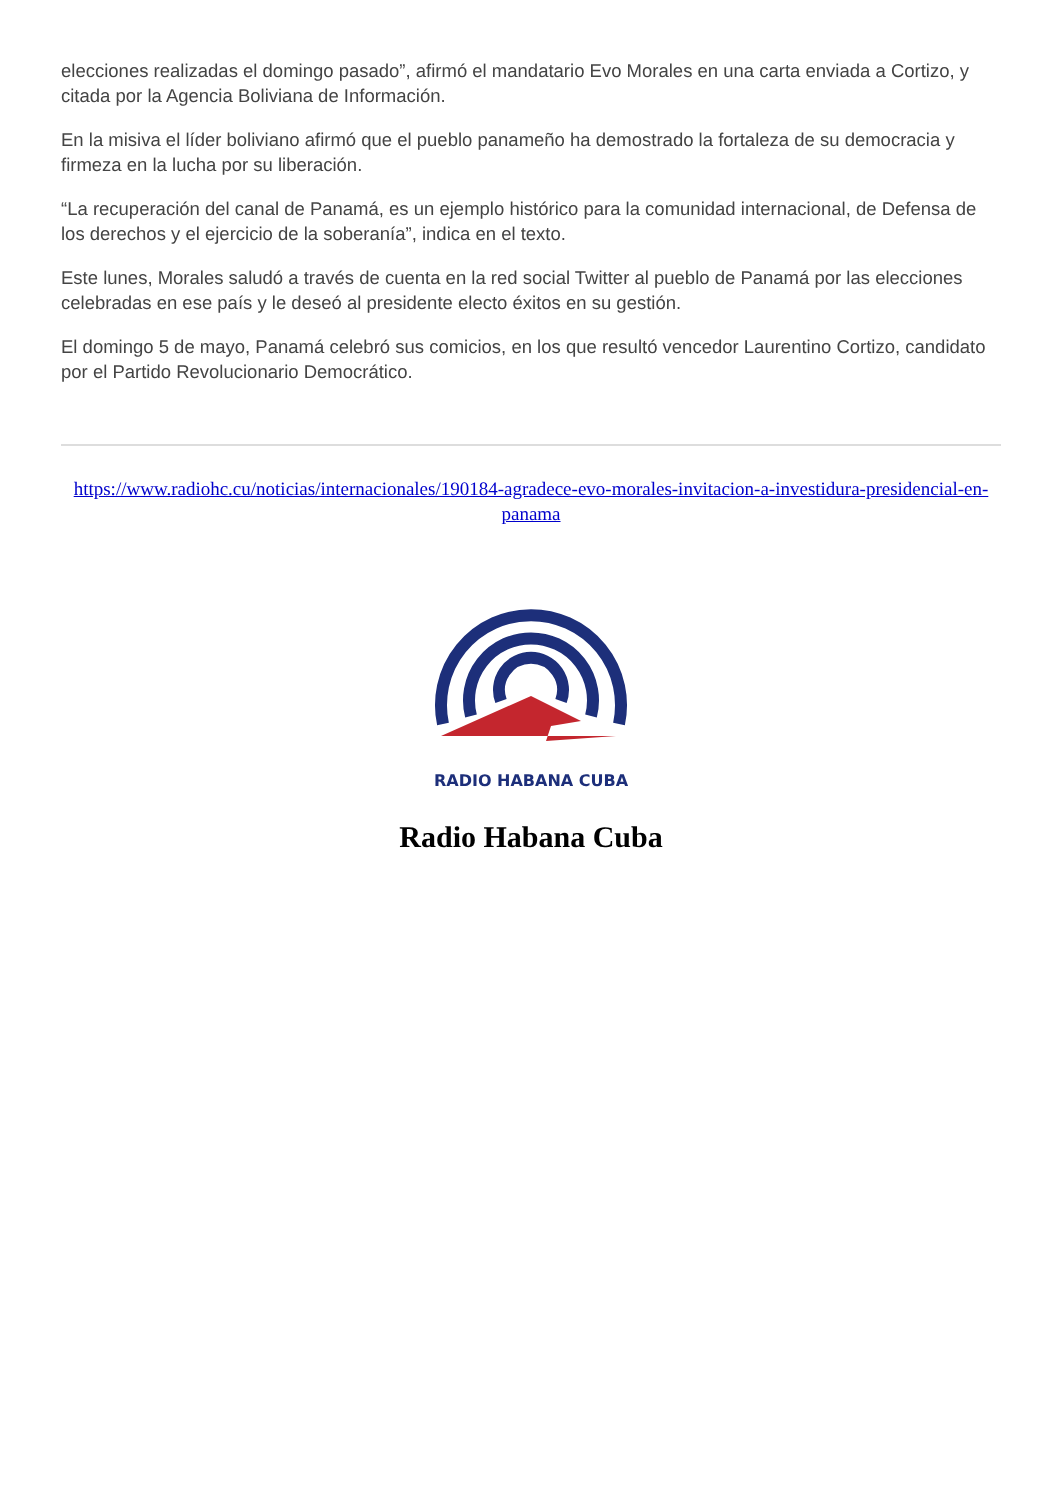elecciones realizadas el domingo pasado”, afirmó el mandatario Evo Morales en una carta enviada a Cortizo, y citada por la Agencia Boliviana de Información.
En la misiva el líder boliviano afirmó que el pueblo panameño ha demostrado la fortaleza de su democracia y firmeza en la lucha por su liberación.
“La recuperación del canal de Panamá, es un ejemplo histórico para la comunidad internacional, de Defensa de los derechos y el ejercicio de la soberanía”, indica en el texto.
Este lunes, Morales saludó a través de cuenta en la red social Twitter al pueblo de Panamá por las elecciones celebradas en ese país y le deseó al presidente electo éxitos en su gestión.
El domingo 5 de mayo, Panamá celebró sus comicios, en los que resultó vencedor Laurentino Cortizo, candidato por el Partido Revolucionario Democrático.
https://www.radiohc.cu/noticias/internacionales/190184-agradece-evo-morales-invitacion-a-investidura-presidencial-en-panama
RADIO HABANA CUBA
Radio Habana Cuba